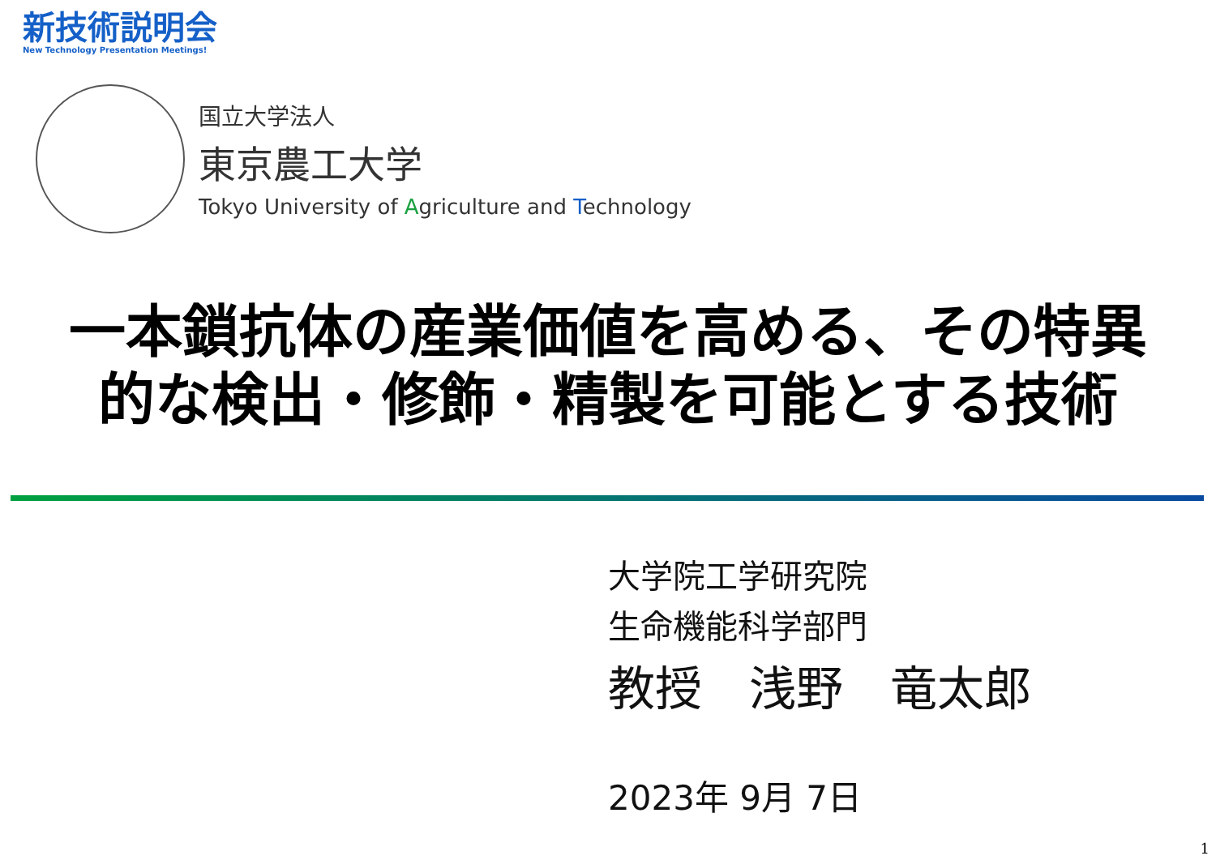新技術説明会
New Technology Presentation Meetings!
国立大学法人
東京農工大学
Tokyo University of Agriculture and Technology
一本鎖抗体の産業価値を高める、その特異
的な検出・修飾・精製を可能とする技術
大学院工学研究院
生命機能科学部門
教授　浅野　竜太郎
2023年 9月 7日
1